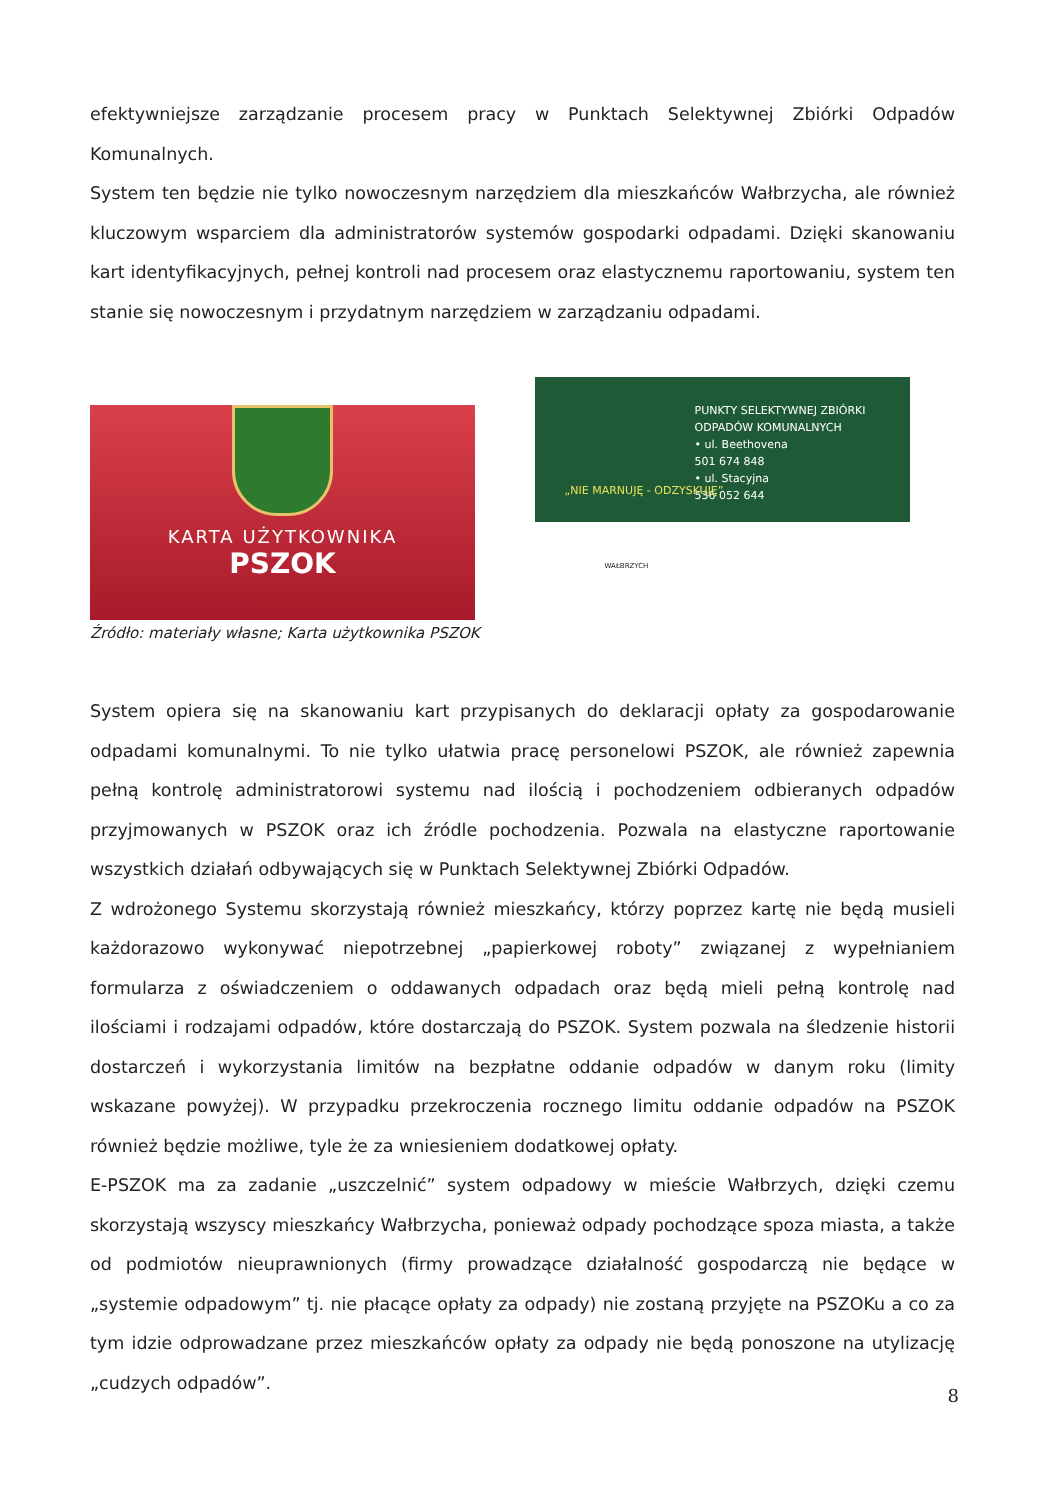efektywniejsze zarządzanie procesem pracy w Punktach Selektywnej Zbiórki Odpadów Komunalnych.
System ten będzie nie tylko nowoczesnym narzędziem dla mieszkańców Wałbrzycha, ale również kluczowym wsparciem dla administratorów systemów gospodarki odpadami. Dzięki skanowaniu kart identyfikacyjnych, pełnej kontroli nad procesem oraz elastycznemu raportowaniu, system ten stanie się nowoczesnym i przydatnym narzędziem w zarządzaniu odpadami.
KARTA UŻYTKOWNIKA
PSZOK
Źródło: materiały własne; Karta użytkownika PSZOK
PUNKTY SELEKTYWNEJ ZBIÓRKI
ODPADÓW KOMUNALNYCH
• ul. Beethovena
501 674 848
• ul. Stacyjna
536 052 644
„NIE MARNUJĘ - ODZYSKUJĘ”
WAŁBRZYCH
System opiera się na skanowaniu kart przypisanych do deklaracji opłaty za gospodarowanie odpadami komunalnymi. To nie tylko ułatwia pracę personelowi PSZOK, ale również zapewnia pełną kontrolę administratorowi systemu nad ilością i pochodzeniem odbieranych odpadów przyjmowanych w PSZOK oraz ich źródle pochodzenia. Pozwala na elastyczne raportowanie wszystkich działań odbywających się w Punktach Selektywnej Zbiórki Odpadów.
Z wdrożonego Systemu skorzystają również mieszkańcy, którzy poprzez kartę nie będą musieli każdorazowo wykonywać niepotrzebnej „papierkowej roboty” związanej z wypełnianiem formularza z oświadczeniem o oddawanych odpadach oraz będą mieli pełną kontrolę nad ilościami i rodzajami odpadów, które dostarczają do PSZOK. System pozwala na śledzenie historii dostarczeń i wykorzystania limitów na bezpłatne oddanie odpadów w danym roku (limity wskazane powyżej). W przypadku przekroczenia rocznego limitu oddanie odpadów na PSZOK również będzie możliwe, tyle że za wniesieniem dodatkowej opłaty.
E-PSZOK ma za zadanie „uszczelnić” system odpadowy w mieście Wałbrzych, dzięki czemu skorzystają wszyscy mieszkańcy Wałbrzycha, ponieważ odpady pochodzące spoza miasta, a także od podmiotów nieuprawnionych (firmy prowadzące działalność gospodarczą nie będące w „systemie odpadowym” tj. nie płacące opłaty za odpady) nie zostaną przyjęte na PSZOKu a co za tym idzie odprowadzane przez mieszkańców opłaty za odpady nie będą ponoszone na utylizację „cudzych odpadów”.
8